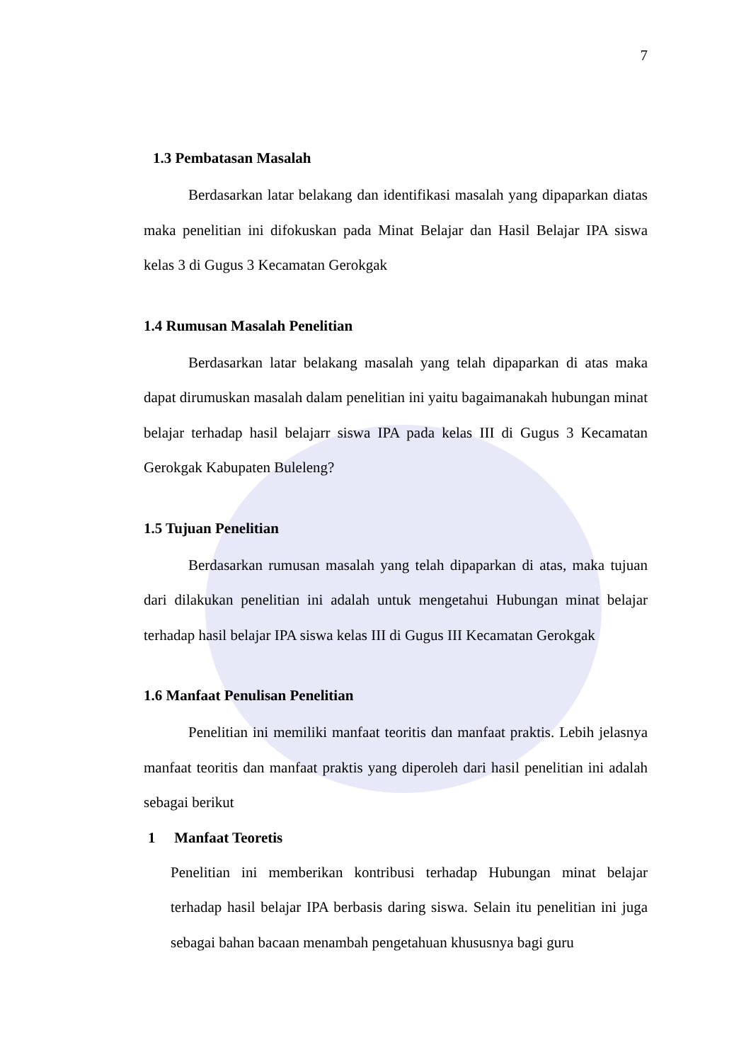7
1.3 Pembatasan Masalah
Berdasarkan latar belakang dan identifikasi masalah yang dipaparkan diatas maka penelitian ini difokuskan pada Minat Belajar dan Hasil Belajar IPA siswa kelas 3 di Gugus 3 Kecamatan Gerokgak
1.4 Rumusan Masalah Penelitian
Berdasarkan latar belakang masalah yang telah dipaparkan di atas maka dapat dirumuskan masalah dalam penelitian ini yaitu bagaimanakah hubungan minat belajar terhadap hasil belajarr siswa IPA pada kelas III di Gugus 3 Kecamatan Gerokgak Kabupaten Buleleng?
1.5 Tujuan Penelitian
Berdasarkan rumusan masalah yang telah dipaparkan di atas, maka tujuan dari dilakukan penelitian ini adalah untuk mengetahui Hubungan minat belajar terhadap hasil belajar IPA siswa kelas III di Gugus III Kecamatan Gerokgak
1.6 Manfaat Penulisan Penelitian
Penelitian ini memiliki manfaat teoritis dan manfaat praktis. Lebih jelasnya manfaat teoritis dan manfaat praktis yang diperoleh dari hasil penelitian ini adalah sebagai berikut
1 Manfaat Teoretis
Penelitian ini memberikan kontribusi terhadap Hubungan minat belajar terhadap hasil belajar IPA berbasis daring siswa. Selain itu penelitian ini juga sebagai bahan bacaan menambah pengetahuan khususnya bagi guru